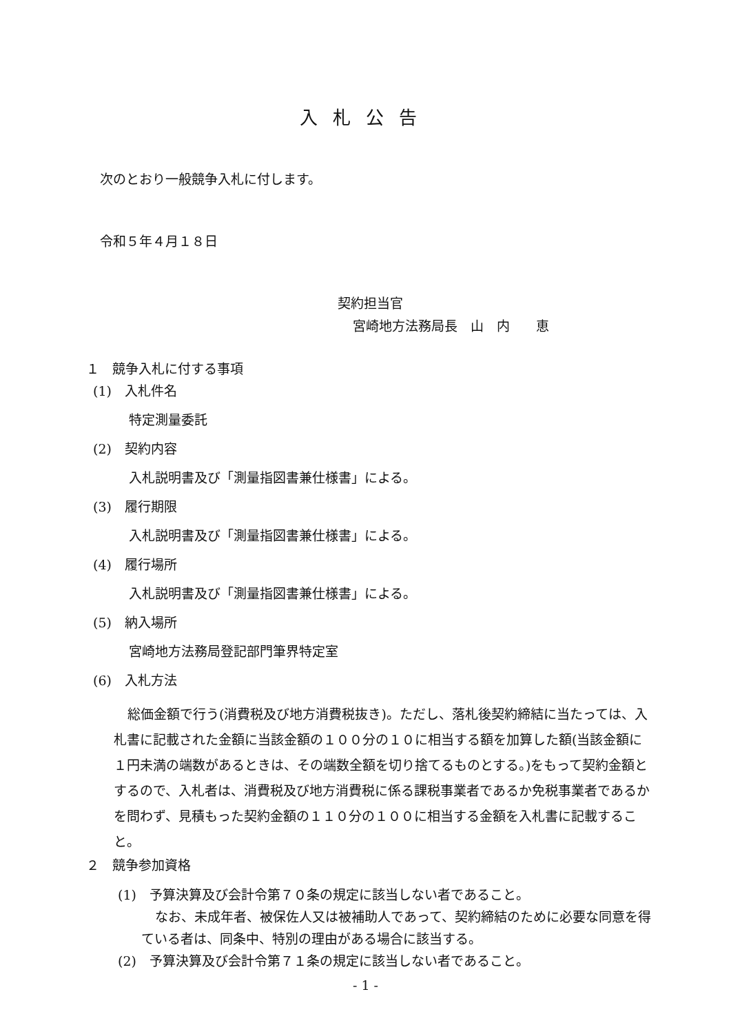入札公告
次のとおり一般競争入札に付します。
令和５年４月１８日
契約担当官
宮崎地方法務局長　山　内　　恵
１　競争入札に付する事項
(1)　入札件名
特定測量委託
(2)　契約内容
入札説明書及び「測量指図書兼仕様書」による。
(3)　履行期限
入札説明書及び「測量指図書兼仕様書」による。
(4)　履行場所
入札説明書及び「測量指図書兼仕様書」による。
(5)　納入場所
宮崎地方法務局登記部門筆界特定室
(6)　入札方法
総価金額で行う(消費税及び地方消費税抜き)。ただし、落札後契約締結に当たっては、入札書に記載された金額に当該金額の１００分の１０に相当する額を加算した額(当該金額に１円未満の端数があるときは、その端数全額を切り捨てるものとする。)をもって契約金額とするので、入札者は、消費税及び地方消費税に係る課税事業者であるか免税事業者であるかを問わず、見積もった契約金額の１１０分の１００に相当する金額を入札書に記載すること。
２　競争参加資格
(1)　予算決算及び会計令第７０条の規定に該当しない者であること。
なお、未成年者、被保佐人又は被補助人であって、契約締結のために必要な同意を得ている者は、同条中、特別の理由がある場合に該当する。
(2)　予算決算及び会計令第７１条の規定に該当しない者であること。
- 1 -